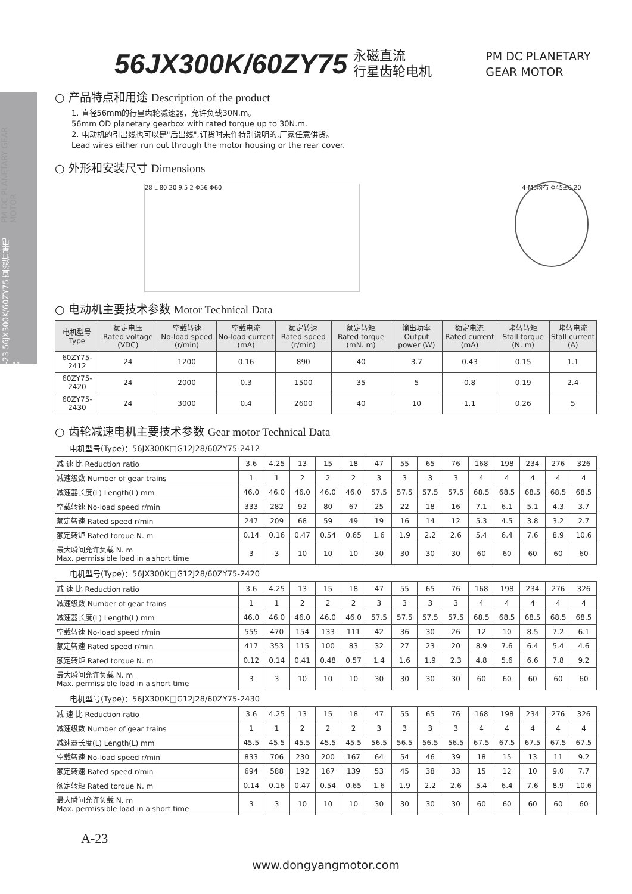A-23 56JX300K/60ZY75 直流行星电机 PM DC PLANETARY GEAR MOTOR
56JX300K/60ZY75
永磁直流
行星齿轮电机
PM DC PLANETARY
GEAR MOTOR
○ 产品特点和用途 Description of the product
1. 直径56mm的行星齿轮减速器，允许负载30N.m。
56mm OD planetary gearbox with rated torque up to 30N.m.
2. 电动机的引出线也可以是"后出线",订货时未作特别说明的,厂家任意供货。
Lead wires either run out through the motor housing or the rear cover.
○ 外形和安装尺寸 Dimensions
28 L 80 20 9.5 2 Φ56 Φ60
4-M5均布 Φ45±0.20
○ 电动机主要技术参数 Motor Technical Data
| 电机型号 Type | 额定电压 Rated voltage (VDC) | 空载转速 No-load speed (r/min) | 空载电流 No-load current (mA) | 额定转速 Rated speed (r/min) | 额定转矩 Rated torque (mN. m) | 输出功率 Output power (W) | 额定电流 Rated current (mA) | 堵转转矩 Stall torque (N. m) | 堵转电流 Stall current (A) |
| --- | --- | --- | --- | --- | --- | --- | --- | --- | --- |
| 60ZY75-2412 | 24 | 1200 | 0.16 | 890 | 40 | 3.7 | 0.43 | 0.15 | 1.1 |
| 60ZY75-2420 | 24 | 2000 | 0.3 | 1500 | 35 | 5 | 0.8 | 0.19 | 2.4 |
| 60ZY75-2430 | 24 | 3000 | 0.4 | 2600 | 40 | 10 | 1.1 | 0.26 | 5 |
○ 齿轮减速电机主要技术参数 Gear motor Technical Data
电机型号(Type)：56JX300K□G12J28/60ZY75-2412
| 减 速 比 Reduction ratio | 3.6 | 4.25 | 13 | 15 | 18 | 47 | 55 | 65 | 76 | 168 | 198 | 234 | 276 | 326 |
| 减速级数 Number of gear trains | 1 | 1 | 2 | 2 | 2 | 3 | 3 | 3 | 3 | 4 | 4 | 4 | 4 | 4 |
| 减速器长度(L) Length(L) mm | 46.0 | 46.0 | 46.0 | 46.0 | 46.0 | 57.5 | 57.5 | 57.5 | 57.5 | 68.5 | 68.5 | 68.5 | 68.5 | 68.5 |
| 空载转速 No-load speed r/min | 333 | 282 | 92 | 80 | 67 | 25 | 22 | 18 | 16 | 7.1 | 6.1 | 5.1 | 4.3 | 3.7 |
| 额定转速 Rated speed r/min | 247 | 209 | 68 | 59 | 49 | 19 | 16 | 14 | 12 | 5.3 | 4.5 | 3.8 | 3.2 | 2.7 |
| 额定转矩 Rated torque N. m | 0.14 | 0.16 | 0.47 | 0.54 | 0.65 | 1.6 | 1.9 | 2.2 | 2.6 | 5.4 | 6.4 | 7.6 | 8.9 | 10.6 |
| 最大瞬间允许负载 N. m Max. permissible load in a short time | 3 | 3 | 10 | 10 | 10 | 30 | 30 | 30 | 30 | 60 | 60 | 60 | 60 | 60 |
电机型号(Type)：56JX300K□G12J28/60ZY75-2420
| 减 速 比 Reduction ratio | 3.6 | 4.25 | 13 | 15 | 18 | 47 | 55 | 65 | 76 | 168 | 198 | 234 | 276 | 326 |
| 减速级数 Number of gear trains | 1 | 1 | 2 | 2 | 2 | 3 | 3 | 3 | 3 | 4 | 4 | 4 | 4 | 4 |
| 减速器长度(L) Length(L) mm | 46.0 | 46.0 | 46.0 | 46.0 | 46.0 | 57.5 | 57.5 | 57.5 | 57.5 | 68.5 | 68.5 | 68.5 | 68.5 | 68.5 |
| 空载转速 No-load speed r/min | 555 | 470 | 154 | 133 | 111 | 42 | 36 | 30 | 26 | 12 | 10 | 8.5 | 7.2 | 6.1 |
| 额定转速 Rated speed r/min | 417 | 353 | 115 | 100 | 83 | 32 | 27 | 23 | 20 | 8.9 | 7.6 | 6.4 | 5.4 | 4.6 |
| 额定转矩 Rated torque N. m | 0.12 | 0.14 | 0.41 | 0.48 | 0.57 | 1.4 | 1.6 | 1.9 | 2.3 | 4.8 | 5.6 | 6.6 | 7.8 | 9.2 |
| 最大瞬间允许负载 N. m Max. permissible load in a short time | 3 | 3 | 10 | 10 | 10 | 30 | 30 | 30 | 30 | 60 | 60 | 60 | 60 | 60 |
电机型号(Type)：56JX300K□G12J28/60ZY75-2430
| 减 速 比 Reduction ratio | 3.6 | 4.25 | 13 | 15 | 18 | 47 | 55 | 65 | 76 | 168 | 198 | 234 | 276 | 326 |
| 减速级数 Number of gear trains | 1 | 1 | 2 | 2 | 2 | 3 | 3 | 3 | 3 | 4 | 4 | 4 | 4 | 4 |
| 减速器长度(L) Length(L) mm | 45.5 | 45.5 | 45.5 | 45.5 | 45.5 | 56.5 | 56.5 | 56.5 | 56.5 | 67.5 | 67.5 | 67.5 | 67.5 | 67.5 |
| 空载转速 No-load speed r/min | 833 | 706 | 230 | 200 | 167 | 64 | 54 | 46 | 39 | 18 | 15 | 13 | 11 | 9.2 |
| 额定转速 Rated speed r/min | 694 | 588 | 192 | 167 | 139 | 53 | 45 | 38 | 33 | 15 | 12 | 10 | 9.0 | 7.7 |
| 额定转矩 Rated torque N. m | 0.14 | 0.16 | 0.47 | 0.54 | 0.65 | 1.6 | 1.9 | 2.2 | 2.6 | 5.4 | 6.4 | 7.6 | 8.9 | 10.6 |
| 最大瞬间允许负载 N. m Max. permissible load in a short time | 3 | 3 | 10 | 10 | 10 | 30 | 30 | 30 | 30 | 60 | 60 | 60 | 60 | 60 |
A-23
www.dongyangmotor.com